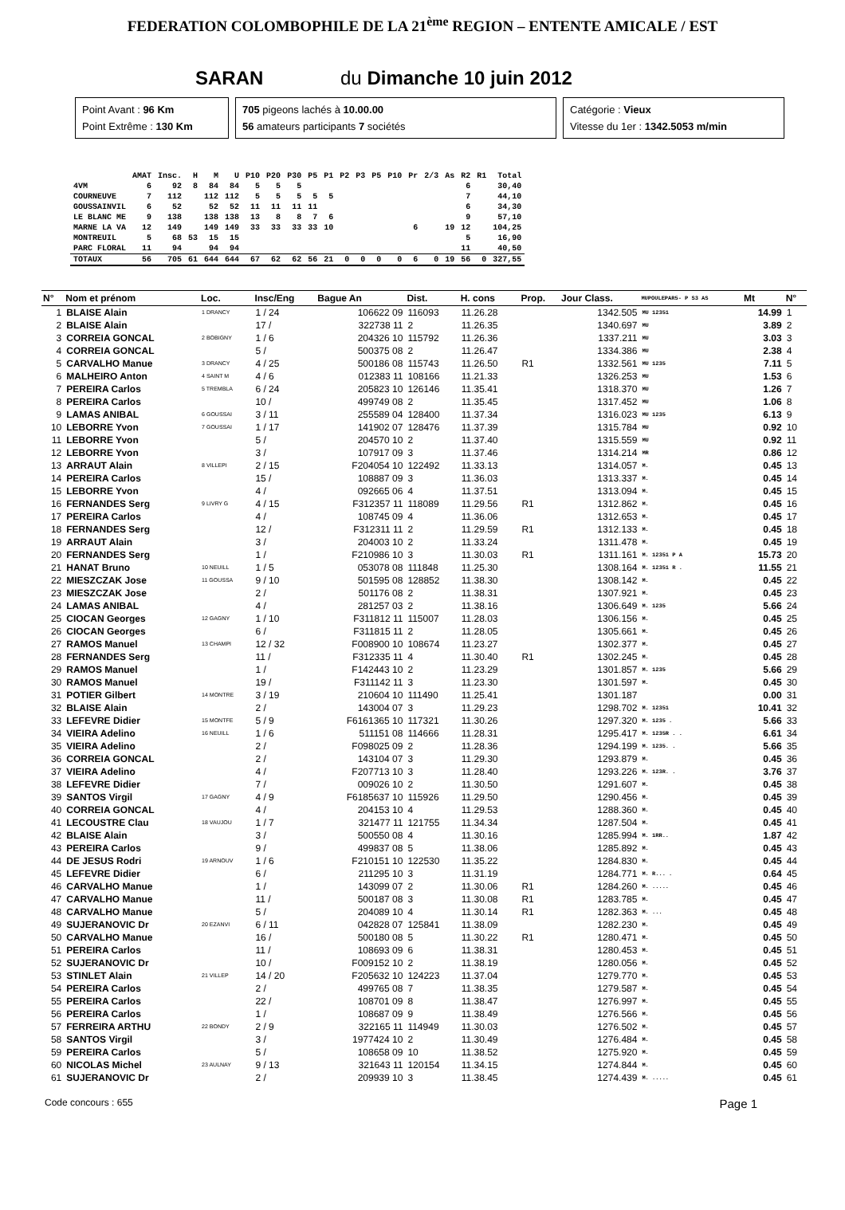FEDERATION COLOMBOPHILE DE LA 21<sup>ème</sup> REGION – ENTENTE AMICALE / EST
SARAN du Dimanche 10 juin 2012
Point Avant : 96 Km
Point Extrême : 130 Km
705 pigeons lachés à 10.00.00
56 amateurs participants 7 sociétés
Catégorie : Vieux
Vitesse du 1er : 1342.5053 m/min
| | AMAT | Insc. | H | M | U | P10 | P20 | P30 | P5 | P1 | P2 | P3 | P5 | P10 | Pr | 2/3 | As | R2 | R1 | Total |
| --- | --- | --- | --- | --- | --- | --- | --- | --- | --- | --- | --- | --- | --- | --- | --- | --- | --- | --- | --- | --- |
| 4VM | 6 | 92 | 8 | 84 | 84 | 5 | 5 | 5 | | | | | | | | | | 6 | | 30,40 |
| COURNEUVE | 7 | 112 | | 112 | 112 | 5 | 5 | 5 | 5 | 5 | | | | | | | | 7 | | 44,10 |
| GOUSSAINVIL | 6 | 52 | | 52 | 52 | 11 | 11 | 11 | 11 | | | | | | | | | 6 | | 34,30 |
| LE BLANC ME | 9 | 138 | | 138 | 138 | 13 | 8 | 8 | 7 | 6 | | | | | | | | 9 | | 57,10 |
| MARNE LA VA | 12 | 149 | | 149 | 149 | 33 | 33 | 33 | 33 | 10 | | | | | 6 | | 19 | 12 | | 104,25 |
| MONTREUIL | 5 | 68 | 53 | 15 | 15 | | | | | | | | | | | | | 5 | | 16,90 |
| PARC FLORAL | 11 | 94 | | 94 | 94 | | | | | | | | | | | | | 11 | | 40,50 |
| TOTAUX | 56 | 705 | 61 | 644 | 644 | 67 | 62 | 62 | 56 | 21 | 0 | 0 | 0 | 0 | 6 | 0 | 19 | 56 | 0 | 327,55 |
| N° | Nom et prénom | Loc. | Insc/Eng | Bague An | Dist. | H. cons | Prop. | Jour Class. | MUPOULEPAR5- P S3 AS | Mt | N° |
| --- | --- | --- | --- | --- | --- | --- | --- | --- | --- | --- | --- |
| 1 | BLAISE Alain | 1 DRANCY | 1 / 24 | 106622 09 | 116093 | 11.26.28 | | 1342.505 | MU 12351 | 14.99 | 1 |
| 2 | BLAISE Alain | | 17 / | 322738 11 | 2 | 11.26.35 | | 1340.697 | MU | 3.89 | 2 |
| 3 | CORREIA GONCAL | 2 BOBIGNY | 1 / 6 | 204326 10 | 115792 | 11.26.36 | | 1337.211 | MU | 3.03 | 3 |
| 4 | CORREIA GONCAL | | 5 / | 500375 08 | 2 | 11.26.47 | | 1334.386 | MU | 2.38 | 4 |
| 5 | CARVALHO Manue | 3 DRANCY | 4 / 25 | 500186 08 | 115743 | 11.26.50 | R1 | 1332.561 | MU 1235 | 7.11 | 5 |
| 6 | MALHEIRO Anton | 4 SAINT M | 4 / 6 | 012383 11 | 108166 | 11.21.33 | | 1326.253 | MU | 1.53 | 6 |
| 7 | PEREIRA Carlos | 5 TREMBLA | 6 / 24 | 205823 10 | 126146 | 11.35.41 | | 1318.370 | MU | 1.26 | 7 |
| 8 | PEREIRA Carlos | | 10 / | 499749 08 | 2 | 11.35.45 | | 1317.452 | MU | 1.06 | 8 |
| 9 | LAMAS ANIBAL | 6 GOUSSAI | 3 / 11 | 255589 04 | 128400 | 11.37.34 | | 1316.023 | MU 1235 | 6.13 | 9 |
| 10 | LEBORRE Yvon | 7 GOUSSAI | 1 / 17 | 141902 07 | 128476 | 11.37.39 | | 1315.784 | MU | 0.92 | 10 |
| 11 | LEBORRE Yvon | | 5 / | 204570 10 | 2 | 11.37.40 | | 1315.559 | MU | 0.92 | 11 |
| 12 | LEBORRE Yvon | | 3 / | 107917 09 | 3 | 11.37.46 | | 1314.214 | MR | 0.86 | 12 |
| 13 | ARRAUT Alain | 8 VILLEPI | 2 / 15 | F204054 10 | 122492 | 11.33.13 | | 1314.057 | M. | 0.45 | 13 |
| 14 | PEREIRA Carlos | | 15 / | 108887 09 | 3 | 11.36.03 | | 1313.337 | M. | 0.45 | 14 |
| 15 | LEBORRE Yvon | | 4 / | 092665 06 | 4 | 11.37.51 | | 1313.094 | M. | 0.45 | 15 |
| 16 | FERNANDES Serg | 9 LIVRY G | 4 / 15 | F312357 11 | 118089 | 11.29.56 | R1 | 1312.862 | M. | 0.45 | 16 |
| 17 | PEREIRA Carlos | | 4 / | 108745 09 | 4 | 11.36.06 | | 1312.653 | M. | 0.45 | 17 |
| 18 | FERNANDES Serg | | 12 / | F312311 11 | 2 | 11.29.59 | R1 | 1312.133 | M. | 0.45 | 18 |
| 19 | ARRAUT Alain | | 3 / | 204003 10 | 2 | 11.33.24 | | 1311.478 | M. | 0.45 | 19 |
| 20 | FERNANDES Serg | | 1 / | F210986 10 | 3 | 11.30.03 | R1 | 1311.161 | M. 12351 P A | 15.73 | 20 |
| 21 | HANAT Bruno | 10 NEUILL | 1 / 5 | 053078 08 | 111848 | 11.25.30 | | 1308.164 | M. 12351 R . | 11.55 | 21 |
| 22 | MIESZCZAK Jose | 11 GOUSSA | 9 / 10 | 501595 08 | 128852 | 11.38.30 | | 1308.142 | M. | 0.45 | 22 |
| 23 | MIESZCZAK Jose | | 2 / | 501176 08 | 2 | 11.38.31 | | 1307.921 | M. | 0.45 | 23 |
| 24 | LAMAS ANIBAL | | 4 / | 281257 03 | 2 | 11.38.16 | | 1306.649 | M. 1235 | 5.66 | 24 |
| 25 | CIOCAN Georges | 12 GAGNY | 1 / 10 | F311812 11 | 115007 | 11.28.03 | | 1306.156 | M. | 0.45 | 25 |
| 26 | CIOCAN Georges | | 6 / | F311815 11 | 2 | 11.28.05 | | 1305.661 | M. | 0.45 | 26 |
| 27 | RAMOS Manuel | 13 CHAMPI | 12 / 32 | F008900 10 | 108674 | 11.23.27 | | 1302.377 | M. | 0.45 | 27 |
| 28 | FERNANDES Serg | | 11 / | F312335 11 | 4 | 11.30.40 | R1 | 1302.245 | M. | 0.45 | 28 |
| 29 | RAMOS Manuel | | 1 / | F142443 10 | 2 | 11.23.29 | | 1301.857 | M. 1235 | 5.66 | 29 |
| 30 | RAMOS Manuel | | 19 / | F311142 11 | 3 | 11.23.30 | | 1301.597 | M. | 0.45 | 30 |
| 31 | POTIER Gilbert | 14 MONTRE | 3 / 19 | 210604 10 | 111490 | 11.25.41 | | 1301.187 | | 0.00 | 31 |
| 32 | BLAISE Alain | | 2 / | 143004 07 | 3 | 11.29.23 | | 1298.702 | M. 12351 | 10.41 | 32 |
| 33 | LEFEVRE Didier | 15 MONTFE | 5 / 9 | F6161365 10 | 117321 | 11.30.26 | | 1297.320 | M. 1235 . | 5.66 | 33 |
| 34 | VIEIRA Adelino | 16 NEUILL | 1 / 6 | 511151 08 | 114666 | 11.28.31 | | 1295.417 | M. 1235R . . | 6.61 | 34 |
| 35 | VIEIRA Adelino | | 2 / | F098025 09 | 2 | 11.28.36 | | 1294.199 | M. 1235. . | 5.66 | 35 |
| 36 | CORREIA GONCAL | | 2 / | 143104 07 | 3 | 11.29.30 | | 1293.879 | M. | 0.45 | 36 |
| 37 | VIEIRA Adelino | | 4 / | F207713 10 | 3 | 11.28.40 | | 1293.226 | M. 123R. . | 3.76 | 37 |
| 38 | LEFEVRE Didier | | 7 / | 009026 10 | 2 | 11.30.50 | | 1291.607 | M. | 0.45 | 38 |
| 39 | SANTOS Virgil | 17 GAGNY | 4 / 9 | F6185637 10 | 115926 | 11.29.50 | | 1290.456 | M. | 0.45 | 39 |
| 40 | CORREIA GONCAL | | 4 / | 204153 10 | 4 | 11.29.53 | | 1288.360 | M. | 0.45 | 40 |
| 41 | LECOUSTRE Clau | 18 VAUJOU | 1 / 7 | 321477 11 | 121755 | 11.34.34 | | 1287.504 | M. | 0.45 | 41 |
| 42 | BLAISE Alain | | 3 / | 500550 08 | 4 | 11.30.16 | | 1285.994 | M. 1RR.. | 1.87 | 42 |
| 43 | PEREIRA Carlos | | 9 / | 499837 08 | 5 | 11.38.06 | | 1285.892 | M. | 0.45 | 43 |
| 44 | DE JESUS Rodri | 19 ARNOUV | 1 / 6 | F210151 10 | 122530 | 11.35.22 | | 1284.830 | M. | 0.45 | 44 |
| 45 | LEFEVRE Didier | | 6 / | 211295 10 | 3 | 11.31.19 | | 1284.771 | M. R... . | 0.64 | 45 |
| 46 | CARVALHO Manue | | 1 / | 143099 07 | 2 | 11.30.06 | R1 | 1284.260 | M. ..... | 0.45 | 46 |
| 47 | CARVALHO Manue | | 11 / | 500187 08 | 3 | 11.30.08 | R1 | 1283.785 | M. | 0.45 | 47 |
| 48 | CARVALHO Manue | | 5 / | 204089 10 | 4 | 11.30.14 | R1 | 1282.363 | M. ... | 0.45 | 48 |
| 49 | SUJERANOVIC Dr | 20 EZANVI | 6 / 11 | 042828 07 | 125841 | 11.38.09 | | 1282.230 | M. | 0.45 | 49 |
| 50 | CARVALHO Manue | | 16 / | 500180 08 | 5 | 11.30.22 | R1 | 1280.471 | M. | 0.45 | 50 |
| 51 | PEREIRA Carlos | | 11 / | 108693 09 | 6 | 11.38.31 | | 1280.453 | M. | 0.45 | 51 |
| 52 | SUJERANOVIC Dr | | 10 / | F009152 10 | 2 | 11.38.19 | | 1280.056 | M. | 0.45 | 52 |
| 53 | STINLET Alain | 21 VILLEP | 14 / 20 | F205632 10 | 124223 | 11.37.04 | | 1279.770 | M. | 0.45 | 53 |
| 54 | PEREIRA Carlos | | 2 / | 499765 08 | 7 | 11.38.35 | | 1279.587 | M. | 0.45 | 54 |
| 55 | PEREIRA Carlos | | 22 / | 108701 09 | 8 | 11.38.47 | | 1276.997 | M. | 0.45 | 55 |
| 56 | PEREIRA Carlos | | 1 / | 108687 09 | 9 | 11.38.49 | | 1276.566 | M. | 0.45 | 56 |
| 57 | FERREIRA ARTHU | 22 BONDY | 2 / 9 | 322165 11 | 114949 | 11.30.03 | | 1276.502 | M. | 0.45 | 57 |
| 58 | SANTOS Virgil | | 3 / | 1977424 10 | 2 | 11.30.49 | | 1276.484 | M. | 0.45 | 58 |
| 59 | PEREIRA Carlos | | 5 / | 108658 09 | 10 | 11.38.52 | | 1275.920 | M. | 0.45 | 59 |
| 60 | NICOLAS Michel | 23 AULNAY | 9 / 13 | 321643 11 | 120154 | 11.34.15 | | 1274.844 | M. | 0.45 | 60 |
| 61 | SUJERANOVIC Dr | | 2 / | 209939 10 | 3 | 11.38.45 | | 1274.439 | M. ..... | 0.45 | 61 |
Code concours : 655 Page 1